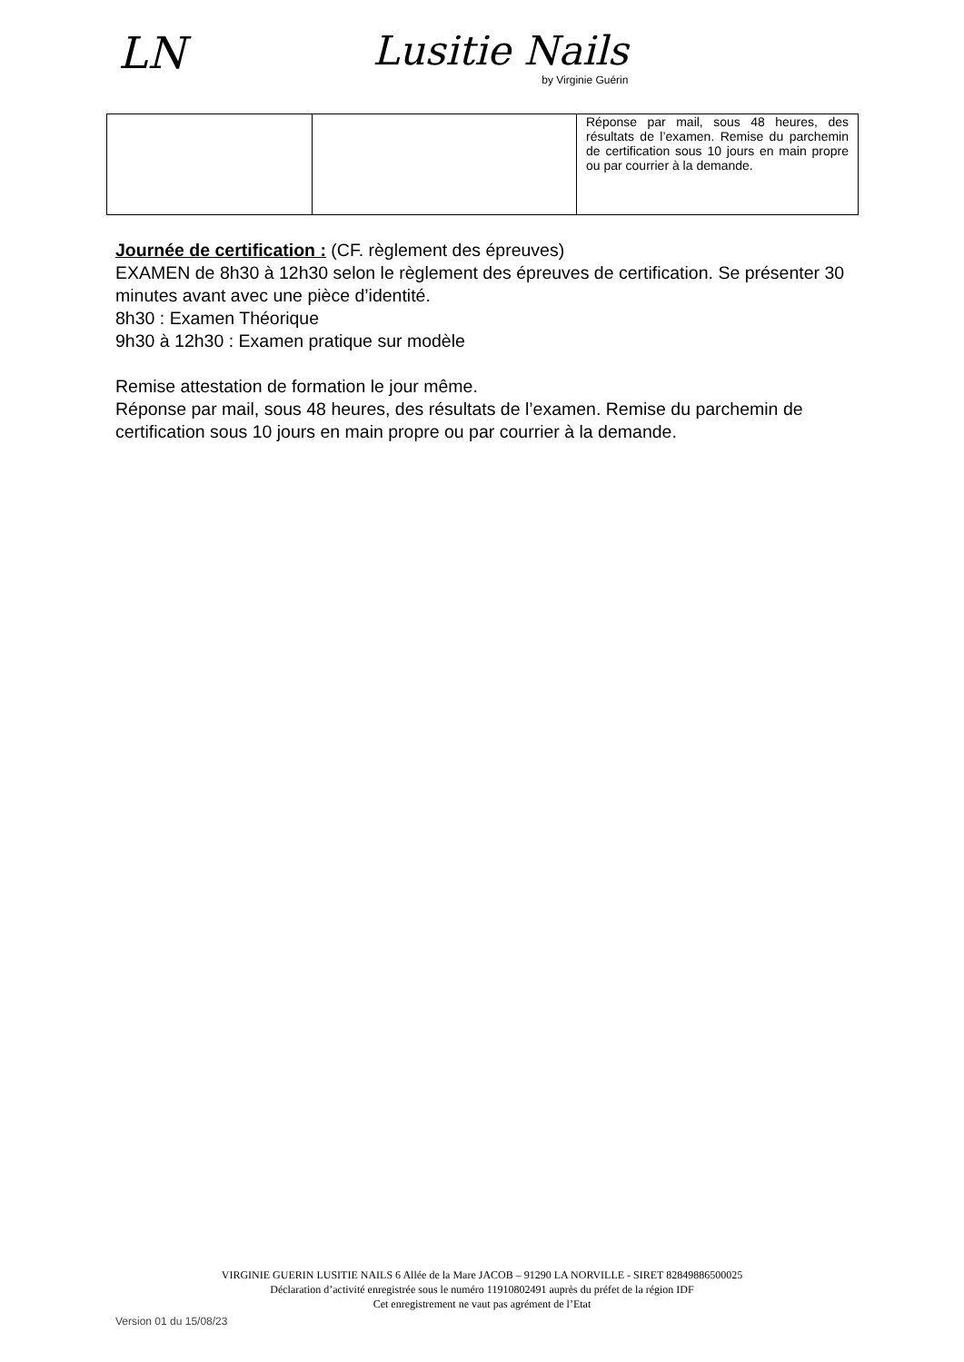LN Lusitie Nails
by Virginie Guérin
| | | Réponse par mail, sous 48 heures, des résultats de l’examen. Remise du parchemin de certification sous 10 jours en main propre ou par courrier à la demande. |
Journée de certification : (CF. règlement des épreuves)
EXAMEN de 8h30 à 12h30 selon le règlement des épreuves de certification. Se présenter 30 minutes avant avec une pièce d’identité.
8h30 : Examen Théorique
9h30 à 12h30 : Examen pratique sur modèle
Remise attestation de formation le jour même.
Réponse par mail, sous 48 heures, des résultats de l’examen. Remise du parchemin de certification sous 10 jours en main propre ou par courrier à la demande.
VIRGINIE GUERIN LUSITIE NAILS 6 Allée de la Mare JACOB – 91290 LA NORVILLE - SIRET 82849886500025
Déclaration d’activité enregistrée sous le numéro 11910802491 auprès du préfet de la région IDF
Cet enregistrement ne vaut pas agrément de l’Etat
Version 01 du 15/08/23